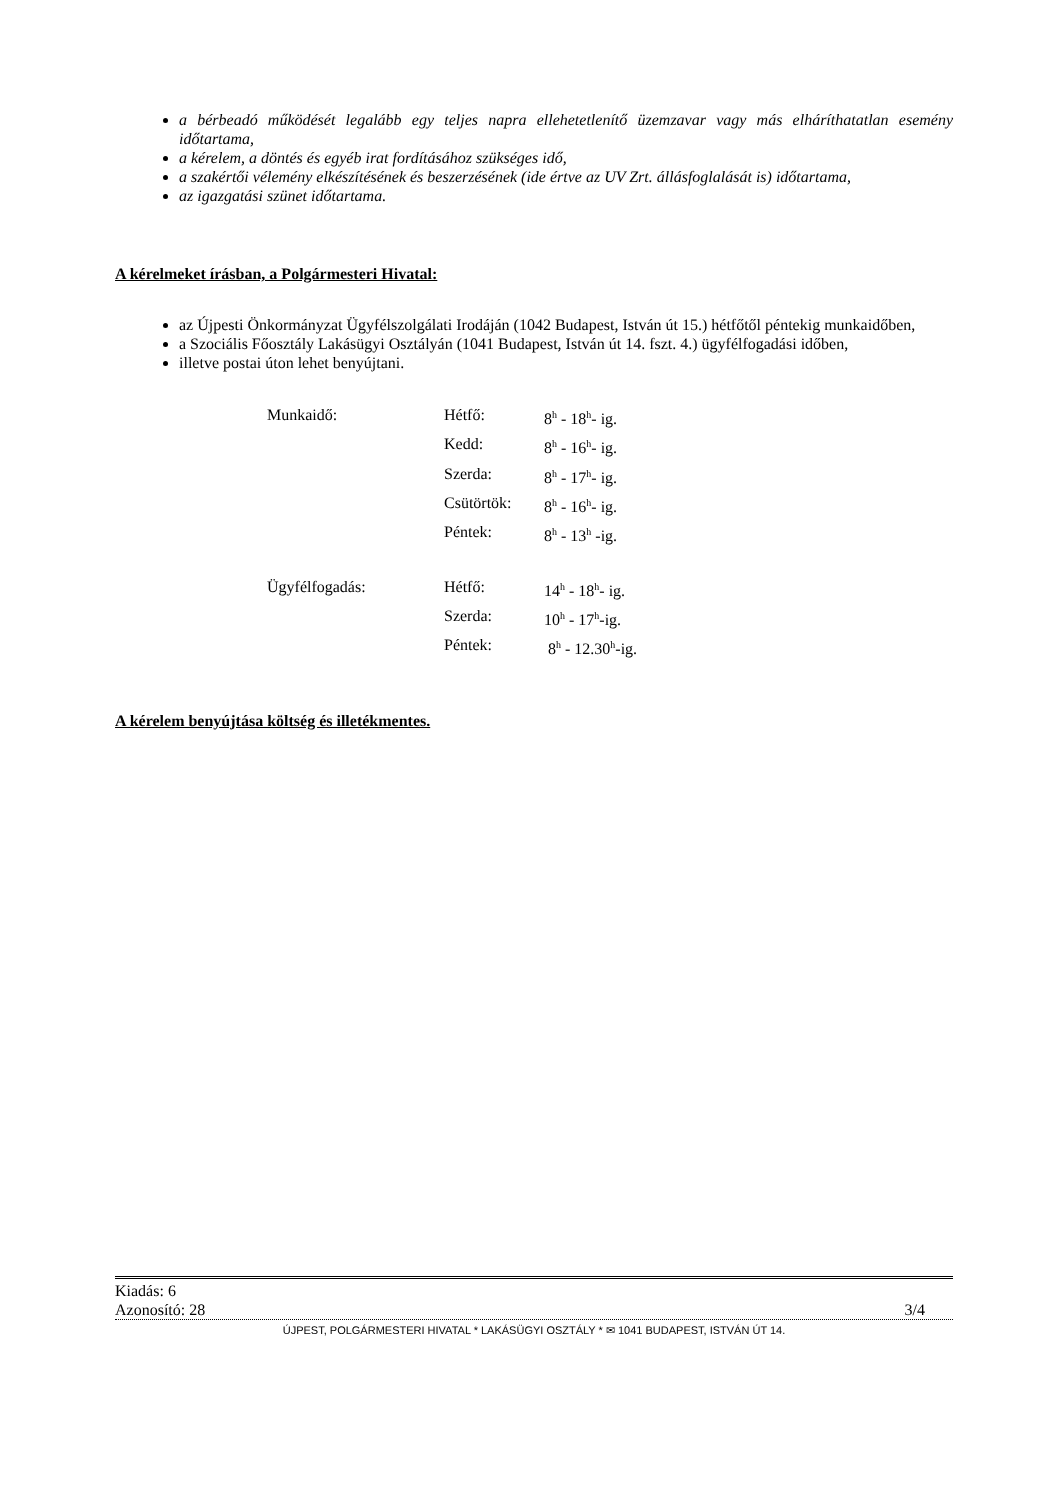a bérbeadó működését legalább egy teljes napra ellehetetlenítő üzemzavar vagy más elháríthatatlan esemény időtartama,
a kérelem, a döntés és egyéb irat fordításához szükséges idő,
a szakértői vélemény elkészítésének és beszerzésének (ide értve az UV Zrt. állásfoglalását is) időtartama,
az igazgatási szünet időtartama.
A kérelmeket írásban, a Polgármesteri Hivatal:
az Újpesti Önkormányzat Ügyfélszolgálati Irodáján (1042 Budapest, István út 15.) hétfőtől péntekig munkaidőben,
a Szociális Főosztály Lakásügyi Osztályán (1041 Budapest, István út 14. fszt. 4.) ügyfélfogadási időben,
illetve postai úton lehet benyújtani.
| Munkaidő: | Hétfő: | 8<sup>h</sup> - 18<sup>h</sup>- ig. |
| | Kedd: | 8<sup>h</sup> - 16<sup>h</sup>- ig. |
| | Szerda: | 8<sup>h</sup> - 17<sup>h</sup>- ig. |
| | Csütörtök: | 8<sup>h</sup> - 16<sup>h</sup>- ig. |
| | Péntek: | 8<sup>h</sup> - 13<sup>h</sup> -ig. |
| Ügyfélfogadás: | Hétfő: | 14<sup>h</sup> - 18<sup>h</sup>- ig. |
| | Szerda: | 10<sup>h</sup> - 17<sup>h</sup>-ig. |
| | Péntek: | 8<sup>h</sup> - 12.30<sup>h</sup>-ig. |
A kérelem benyújtása költség és illetékmentes.
Kiadás: 6
Azonosító: 28 3/4
ÚJPEST, POLGÁRMESTERI HIVATAL * LAKÁSÜGYI OSZTÁLY * ✉ 1041 BUDAPEST, ISTVÁN ÚT 14.